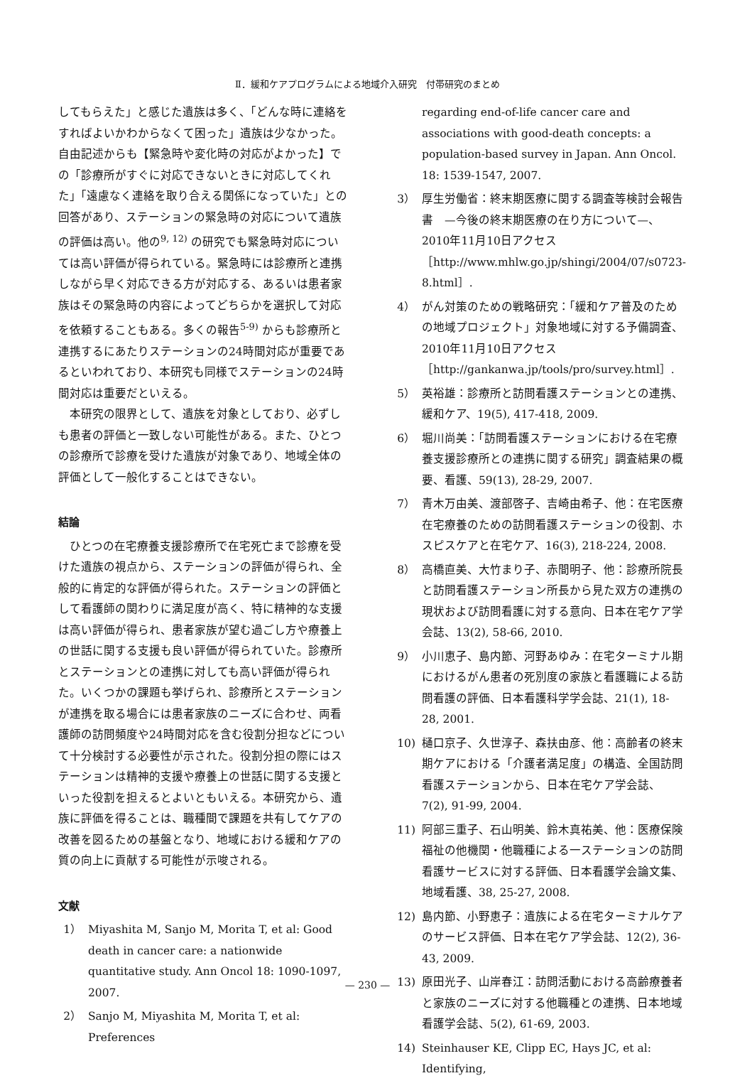Ⅱ．緩和ケアプログラムによる地域介入研究　付帯研究のまとめ
してもらえた」と感じた遺族は多く、「どんな時に連絡をすればよいかわからなくて困った」遺族は少なかった。自由記述からも【緊急時や変化時の対応がよかった】での「診療所がすぐに対応できないときに対応してくれた」「遠慮なく連絡を取り合える関係になっていた」との回答があり、ステーションの緊急時の対応について遺族の評価は高い。他の<sup>9, 12)</sup> の研究でも緊急時対応については高い評価が得られている。緊急時には診療所と連携しながら早く対応できる方が対応する、あるいは患者家族はその緊急時の内容によってどちらかを選択して対応を依頼することもある。多くの報告<sup>5-9)</sup> からも診療所と連携するにあたりステーションの24時間対応が重要であるといわれており、本研究も同様でステーションの24時間対応は重要だといえる。
　本研究の限界として、遺族を対象としており、必ずしも患者の評価と一致しない可能性がある。また、ひとつの診療所で診療を受けた遺族が対象であり、地域全体の評価として一般化することはできない。
結論
　ひとつの在宅療養支援診療所で在宅死亡まで診療を受けた遺族の視点から、ステーションの評価が得られ、全般的に肯定的な評価が得られた。ステーションの評価として看護師の関わりに満足度が高く、特に精神的な支援は高い評価が得られ、患者家族が望む過ごし方や療養上の世話に関する支援も良い評価が得られていた。診療所とステーションとの連携に対しても高い評価が得られた。いくつかの課題も挙げられ、診療所とステーションが連携を取る場合には患者家族のニーズに合わせ、両看護師の訪問頻度や24時間対応を含む役割分担などについて十分検討する必要性が示された。役割分担の際にはステーションは精神的支援や療養上の世話に関する支援といった役割を担えるとよいともいえる。本研究から、遺族に評価を得ることは、職種間で課題を共有してケアの改善を図るための基盤となり、地域における緩和ケアの質の向上に貢献する可能性が示唆される。
文献
1） Miyashita M, Sanjo M, Morita T, et al: Good death in cancer care: a nationwide quantitative study. Ann Oncol 18: 1090-1097, 2007.
2） Sanjo M, Miyashita M, Morita T, et al: Preferences
regarding end-of-life cancer care and associations with good-death concepts: a population-based survey in Japan. Ann Oncol. 18: 1539-1547, 2007.
3） 厚生労働省：終末期医療に関する調査等検討会報告書　—今後の終末期医療の在り方について—、2010年11月10日アクセス［http://www.mhlw.go.jp/shingi/2004/07/s0723-8.html］.
4） がん対策のための戦略研究：「緩和ケア普及のための地域プロジェクト」対象地域に対する予備調査、2010年11月10日アクセス［http://gankanwa.jp/tools/pro/survey.html］.
5） 英裕雄：診療所と訪問看護ステーションとの連携、緩和ケア、19(5), 417-418, 2009.
6） 堀川尚美：「訪問看護ステーションにおける在宅療養支援診療所との連携に関する研究」調査結果の概要、看護、59(13), 28-29, 2007.
7） 青木万由美、渡部啓子、吉崎由希子、他：在宅医療在宅療養のための訪問看護ステーションの役割、ホスピスケアと在宅ケア、16(3), 218-224, 2008.
8） 高橋直美、大竹まり子、赤間明子、他：診療所院長と訪問看護ステーション所長から見た双方の連携の現状および訪問看護に対する意向、日本在宅ケア学会誌、13(2), 58-66, 2010.
9） 小川恵子、島内節、河野あゆみ：在宅ターミナル期におけるがん患者の死別度の家族と看護職による訪問看護の評価、日本看護科学学会誌、21(1), 18-28, 2001.
10) 樋口京子、久世淳子、森扶由彦、他：高齢者の終末期ケアにおける「介護者満足度」の構造、全国訪問看護ステーションから、日本在宅ケア学会誌、7(2), 91-99, 2004.
11) 阿部三重子、石山明美、鈴木真祐美、他：医療保険福祉の他機関・他職種による一ステーションの訪問看護サービスに対する評価、日本看護学会論文集、地域看護、38, 25-27, 2008.
12) 島内節、小野恵子：遺族による在宅ターミナルケアのサービス評価、日本在宅ケア学会誌、12(2), 36-43, 2009.
13) 原田光子、山岸春江：訪問活動における高齢療養者と家族のニーズに対する他職種との連携、日本地域看護学会誌、5(2), 61-69, 2003.
14) Steinhauser KE, Clipp EC, Hays JC, et al: Identifying,
— 230 —